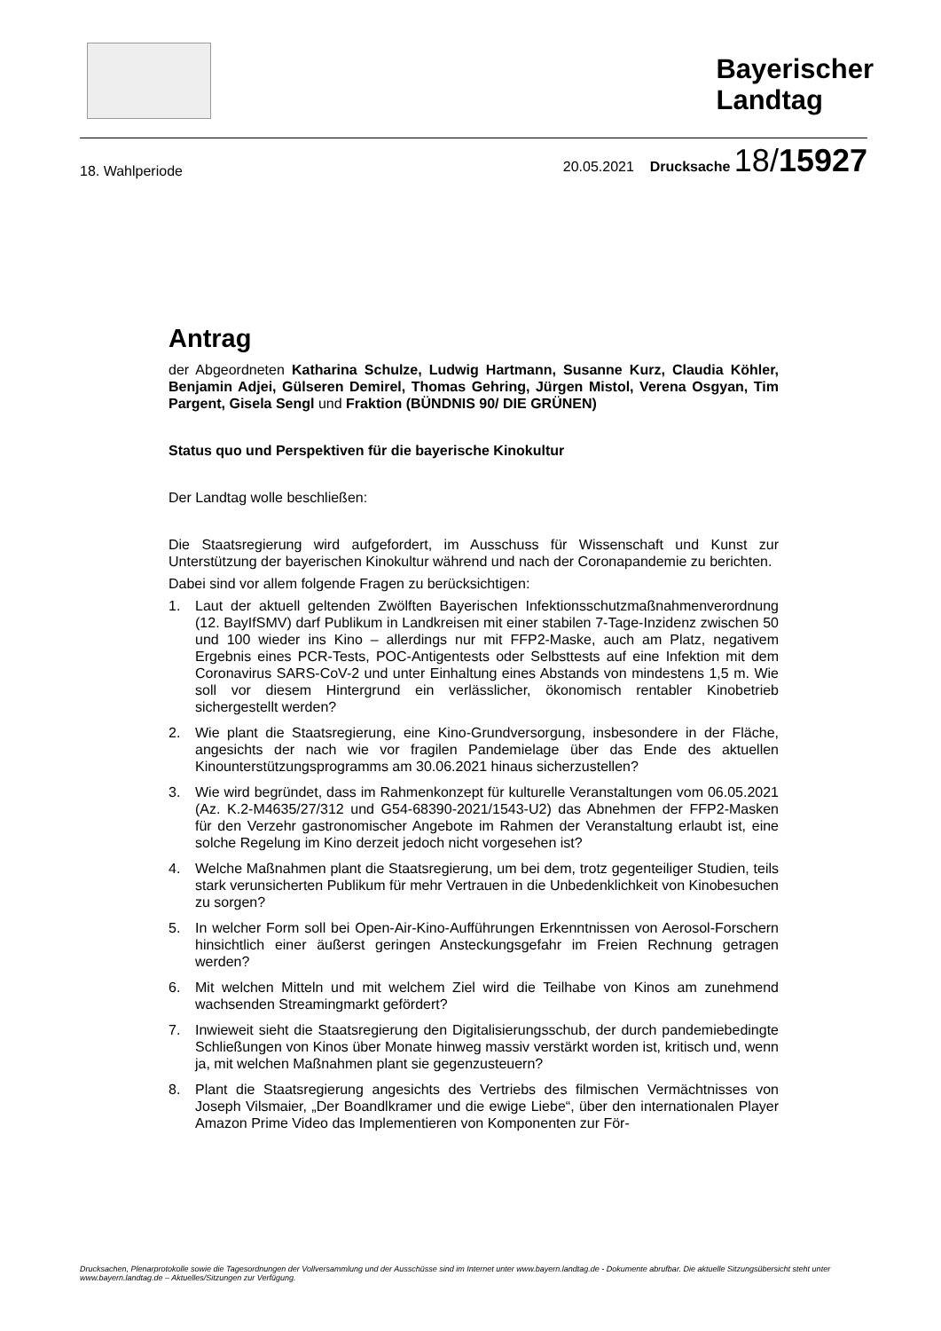Bayerischer
Landtag
18. Wahlperiode 20.05.2021 Drucksache 18/15927
Antrag
der Abgeordneten Katharina Schulze, Ludwig Hartmann, Susanne Kurz, Claudia Köhler, Benjamin Adjei, Gülseren Demirel, Thomas Gehring, Jürgen Mistol, Verena Osgyan, Tim Pargent, Gisela Sengl und Fraktion (BÜNDNIS 90/ DIE GRÜNEN)
Status quo und Perspektiven für die bayerische Kinokultur
Der Landtag wolle beschließen:
Die Staatsregierung wird aufgefordert, im Ausschuss für Wissenschaft und Kunst zur Unterstützung der bayerischen Kinokultur während und nach der Coronapandemie zu berichten.
Dabei sind vor allem folgende Fragen zu berücksichtigen:
1. Laut der aktuell geltenden Zwölften Bayerischen Infektionsschutzmaßnahmenverordnung (12. BayIfSMV) darf Publikum in Landkreisen mit einer stabilen 7-Tage-Inzidenz zwischen 50 und 100 wieder ins Kino – allerdings nur mit FFP2-Maske, auch am Platz, negativem Ergebnis eines PCR-Tests, POC-Antigentests oder Selbsttests auf eine Infektion mit dem Coronavirus SARS-CoV-2 und unter Einhaltung eines Abstands von mindestens 1,5 m. Wie soll vor diesem Hintergrund ein verlässlicher, ökonomisch rentabler Kinobetrieb sichergestellt werden?
2. Wie plant die Staatsregierung, eine Kino-Grundversorgung, insbesondere in der Fläche, angesichts der nach wie vor fragilen Pandemielage über das Ende des aktuellen Kinounterstützungsprogramms am 30.06.2021 hinaus sicherzustellen?
3. Wie wird begründet, dass im Rahmenkonzept für kulturelle Veranstaltungen vom 06.05.2021 (Az. K.2-M4635/27/312 und G54-68390-2021/1543-U2) das Abnehmen der FFP2-Masken für den Verzehr gastronomischer Angebote im Rahmen der Veranstaltung erlaubt ist, eine solche Regelung im Kino derzeit jedoch nicht vorgesehen ist?
4. Welche Maßnahmen plant die Staatsregierung, um bei dem, trotz gegenteiliger Studien, teils stark verunsicherten Publikum für mehr Vertrauen in die Unbedenklichkeit von Kinobesuchen zu sorgen?
5. In welcher Form soll bei Open-Air-Kino-Aufführungen Erkenntnissen von Aerosol-Forschern hinsichtlich einer äußerst geringen Ansteckungsgefahr im Freien Rechnung getragen werden?
6. Mit welchen Mitteln und mit welchem Ziel wird die Teilhabe von Kinos am zunehmend wachsenden Streamingmarkt gefördert?
7. Inwieweit sieht die Staatsregierung den Digitalisierungsschub, der durch pandemiebedingte Schließungen von Kinos über Monate hinweg massiv verstärkt worden ist, kritisch und, wenn ja, mit welchen Maßnahmen plant sie gegenzusteuern?
8. Plant die Staatsregierung angesichts des Vertriebs des filmischen Vermächtnisses von Joseph Vilsmaier, „Der Boandlkramer und die ewige Liebe“, über den internationalen Player Amazon Prime Video das Implementieren von Komponenten zur För-
Drucksachen, Plenarprotokolle sowie die Tagesordnungen der Vollversammlung und der Ausschüsse sind im Internet unter www.bayern.landtag.de - Dokumente abrufbar. Die aktuelle Sitzungsübersicht steht unter www.bayern.landtag.de – Aktuelles/Sitzungen zur Verfügung.